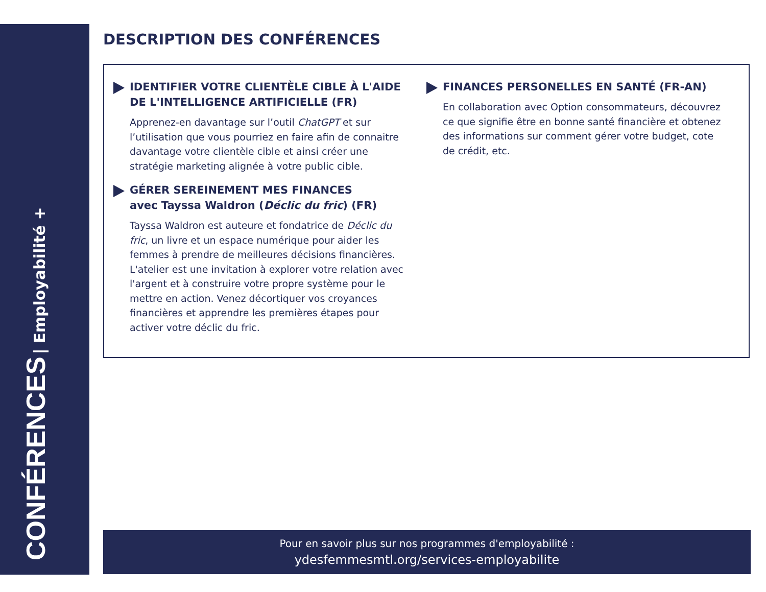CONFÉRENCES | Employabilité +
DESCRIPTION DES CONFÉRENCES
IDENTIFIER VOTRE CLIENTÈLE CIBLE À L'AIDE DE L'INTELLIGENCE ARTIFICIELLE (FR)
Apprenez-en davantage sur l’outil ChatGPT et sur l’utilisation que vous pourriez en faire afin de connaitre davantage votre clientèle cible et ainsi créer une stratégie marketing alignée à votre public cible.
GÉRER SEREINEMENT MES FINANCES
avec Tayssa Waldron (Déclic du fric) (FR)
Tayssa Waldron est auteure et fondatrice de Déclic du fric, un livre et un espace numérique pour aider les femmes à prendre de meilleures décisions financières. L'atelier est une invitation à explorer votre relation avec l'argent et à construire votre propre système pour le mettre en action. Venez décortiquer vos croyances financières et apprendre les premières étapes pour activer votre déclic du fric.
FINANCES PERSONELLES EN SANTÉ (FR-AN)
En collaboration avec Option consommateurs, découvrez ce que signifie être en bonne santé financière et obtenez des informations sur comment gérer votre budget, cote de crédit, etc.
Pour en savoir plus sur nos programmes d'employabilité :
ydesfemmesmtl.org/services-employabilite